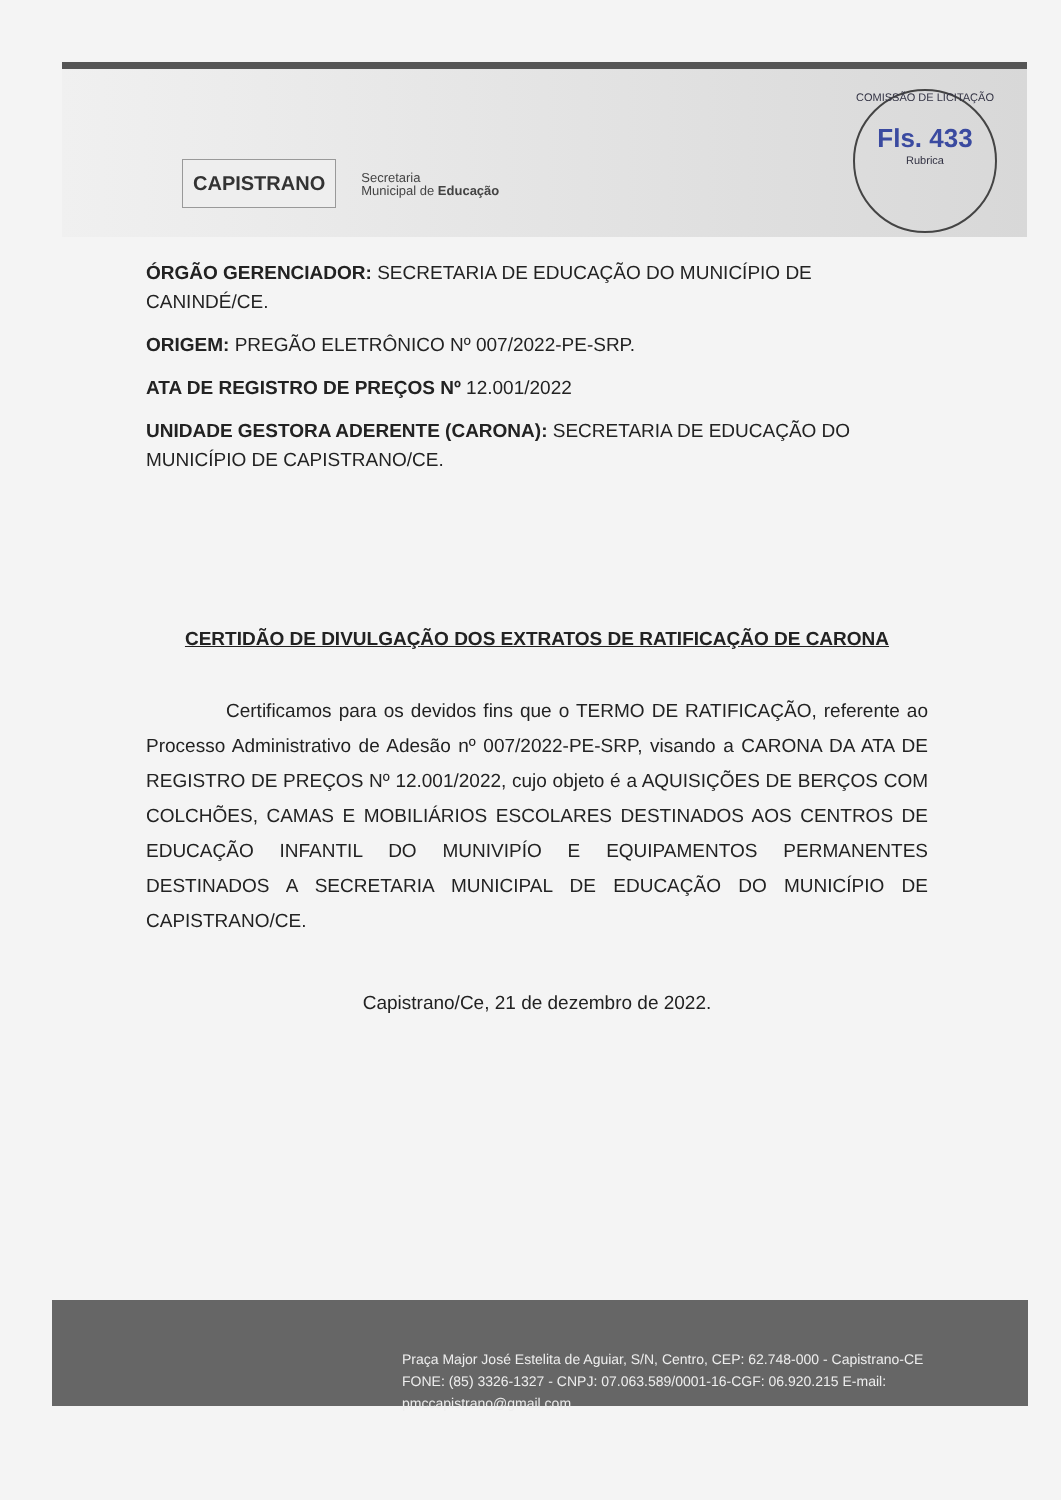CAPISTRANO
Secretaria
Municipal de Educação
COMISSÃO DE LICITAÇÃO
Fls. 433
Rubrica
ÓRGÃO GERENCIADOR: SECRETARIA DE EDUCAÇÃO DO MUNICÍPIO DE CANINDÉ/CE.
ORIGEM: PREGÃO ELETRÔNICO Nº 007/2022-PE-SRP.
ATA DE REGISTRO DE PREÇOS Nº 12.001/2022
UNIDADE GESTORA ADERENTE (CARONA): SECRETARIA DE EDUCAÇÃO DO MUNICÍPIO DE CAPISTRANO/CE.
CERTIDÃO DE DIVULGAÇÃO DOS EXTRATOS DE RATIFICAÇÃO DE CARONA
Certificamos para os devidos fins que o TERMO DE RATIFICAÇÃO, referente ao Processo Administrativo de Adesão nº 007/2022-PE-SRP, visando a CARONA DA ATA DE REGISTRO DE PREÇOS Nº 12.001/2022, cujo objeto é a AQUISIÇÕES DE BERÇOS COM COLCHÕES, CAMAS E MOBILIÁRIOS ESCOLARES DESTINADOS AOS CENTROS DE EDUCAÇÃO INFANTIL DO MUNIVIPÍO E EQUIPAMENTOS PERMANENTES DESTINADOS A SECRETARIA MUNICIPAL DE EDUCAÇÃO DO MUNICÍPIO DE CAPISTRANO/CE.
Capistrano/Ce, 21 de dezembro de 2022.
Praça Major José Estelita de Aguiar, S/N, Centro, CEP: 62.748-000 - Capistrano-CE
FONE: (85) 3326-1327 - CNPJ: 07.063.589/0001-16-CGF: 06.920.215 E-mail: pmccapistrano@gmail.com